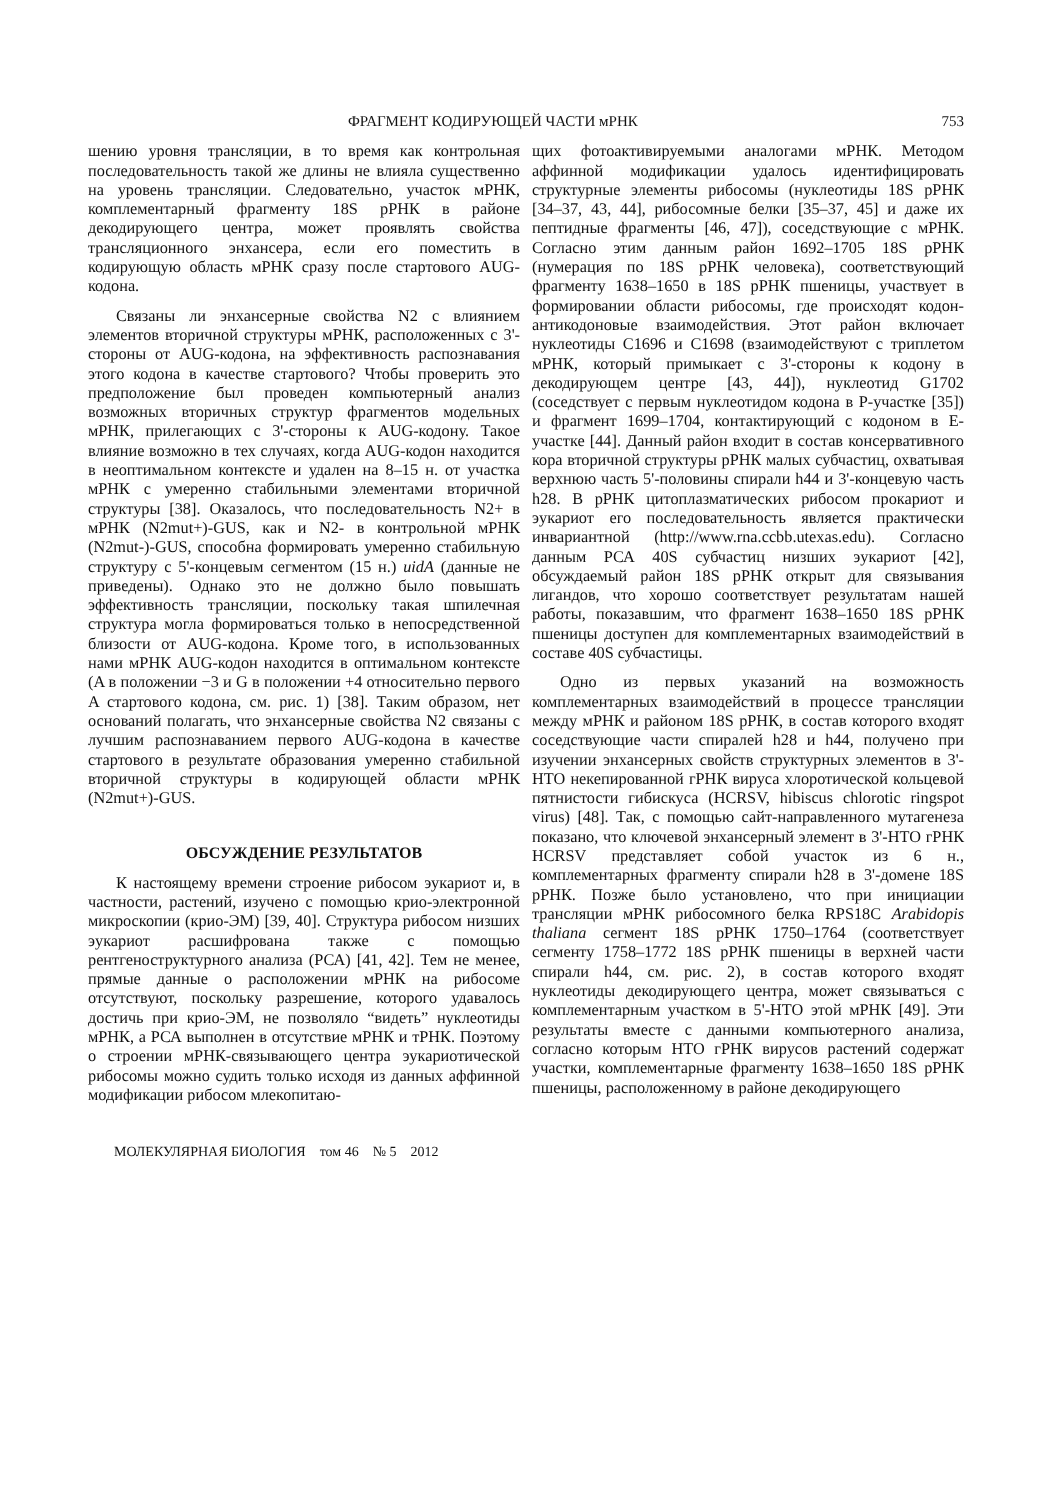ФРАГМЕНТ КОДИРУЮЩЕЙ ЧАСТИ мРНК 753
шению уровня трансляции, в то время как контрольная последовательность такой же длины не влияла существенно на уровень трансляции. Следовательно, участок мРНК, комплементарный фрагменту 18S рРНК в районе декодирующего центра, может проявлять свойства трансляционного энхансера, если его поместить в кодирующую область мРНК сразу после стартового AUG-кодона.
Связаны ли энхансерные свойства N2 с влиянием элементов вторичной структуры мРНК, расположенных с 3'-стороны от AUG-кодона, на эффективность распознавания этого кодона в качестве стартового? Чтобы проверить это предположение был проведен компьютерный анализ возможных вторичных структур фрагментов модельных мРНК, прилегающих с 3'-стороны к AUG-кодону. Такое влияние возможно в тех случаях, когда AUG-кодон находится в неоптимальном контексте и удален на 8–15 н. от участка мРНК с умеренно стабильными элементами вторичной структуры [38]. Оказалось, что последовательность N2+ в мРНК (N2mut+)-GUS, как и N2- в контрольной мРНК (N2mut-)-GUS, способна формировать умеренно стабильную структуру с 5'-концевым сегментом (15 н.) uidA (данные не приведены). Однако это не должно было повышать эффективность трансляции, поскольку такая шпилечная структура могла формироваться только в непосредственной близости от AUG-кодона. Кроме того, в использованных нами мРНК AUG-кодон находится в оптимальном контексте (A в положении −3 и G в положении +4 относительно первого A стартового кодона, см. рис. 1) [38]. Таким образом, нет оснований полагать, что энхансерные свойства N2 связаны с лучшим распознаванием первого AUG-кодона в качестве стартового в результате образования умеренно стабильной вторичной структуры в кодирующей области мРНК (N2mut+)-GUS.
ОБСУЖДЕНИЕ РЕЗУЛЬТАТОВ
К настоящему времени строение рибосом эукариот и, в частности, растений, изучено с помощью крио-электронной микроскопии (крио-ЭМ) [39, 40]. Структура рибосом низших эукариот расшифрована также с помощью рентгеноструктурного анализа (РСА) [41, 42]. Тем не менее, прямые данные о расположении мРНК на рибосоме отсутствуют, поскольку разрешение, которого удавалось достичь при крио-ЭМ, не позволяло “видеть” нуклеотиды мРНК, а РСА выполнен в отсутствие мРНК и тРНК. Поэтому о строении мРНК-связывающего центра эукариотической рибосомы можно судить только исходя из данных аффинной модификации рибосом млекопитаю-
щих фотоактивируемыми аналогами мРНК. Методом аффинной модификации удалось идентифицировать структурные элементы рибосомы (нуклеотиды 18S рРНК [34–37, 43, 44], рибосомные белки [35–37, 45] и даже их пептидные фрагменты [46, 47]), соседствующие с мРНК. Согласно этим данным район 1692–1705 18S рРНК (нумерация по 18S рРНК человека), соответствующий фрагменту 1638–1650 в 18S рРНК пшеницы, участвует в формировании области рибосомы, где происходят кодон-антикодоновые взаимодействия. Этот район включает нуклеотиды C1696 и C1698 (взаимодействуют с триплетом мРНК, который примыкает с 3'-стороны к кодону в декодирующем центре [43, 44]), нуклеотид G1702 (соседствует с первым нуклеотидом кодона в P-участке [35]) и фрагмент 1699–1704, контактирующий с кодоном в E-участке [44]. Данный район входит в состав консервативного кора вторичной структуры рРНК малых субчастиц, охватывая верхнюю часть 5'-половины спирали h44 и 3'-концевую часть h28. В рРНК цитоплазматических рибосом прокариот и эукариот его последовательность является практически инвариантной (http://www.rna.ccbb.utexas.edu). Согласно данным РСА 40S субчастиц низших эукариот [42], обсуждаемый район 18S рРНК открыт для связывания лигандов, что хорошо соответствует результатам нашей работы, показавшим, что фрагмент 1638–1650 18S рРНК пшеницы доступен для комплементарных взаимодействий в составе 40S субчастицы.
Одно из первых указаний на возможность комплементарных взаимодействий в процессе трансляции между мРНК и районом 18S рРНК, в состав которого входят соседствующие части спиралей h28 и h44, получено при изучении энхансерных свойств структурных элементов в 3'-НТО некепированной гРНК вируса хлоротической кольцевой пятнистости гибискуса (HCRSV, hibiscus chlorotic ringspot virus) [48]. Так, с помощью сайт-направленного мутагенеза показано, что ключевой энхансерный элемент в 3'-НТО гРНК HCRSV представляет собой участок из 6 н., комплементарных фрагменту спирали h28 в 3'-домене 18S рРНК. Позже было установлено, что при инициации трансляции мРНК рибосомного белка RPS18C Arabidopis thaliana сегмент 18S рРНК 1750–1764 (соответствует сегменту 1758–1772 18S рРНК пшеницы в верхней части спирали h44, см. рис. 2), в состав которого входят нуклеотиды декодирующего центра, может связываться с комплементарным участком в 5'-НТО этой мРНК [49]. Эти результаты вместе с данными компьютерного анализа, согласно которым НТО гРНК вирусов растений содержат участки, комплементарные фрагменту 1638–1650 18S рРНК пшеницы, расположенному в районе декодирующего
МОЛЕКУЛЯРНАЯ БИОЛОГИЯ том 46 № 5 2012